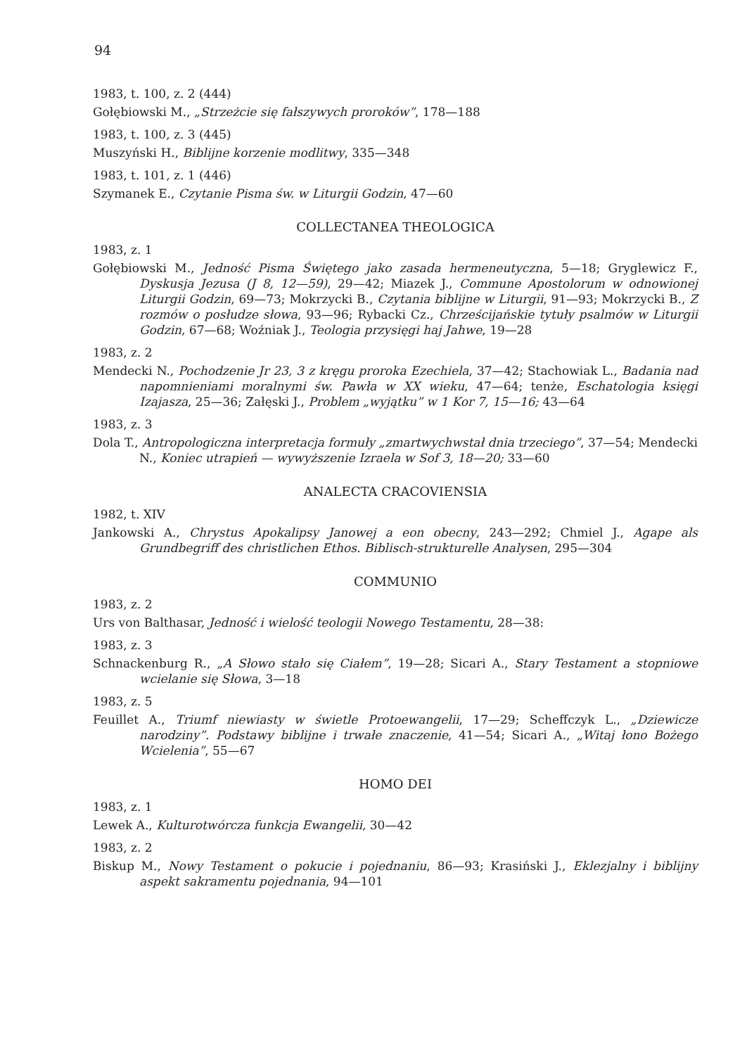94
1983, t. 100, z. 2 (444)
Gołębiowski M., „Strzeżcie się fałszywych proroków”, 178—188
1983, t. 100, z. 3 (445)
Muszyński H., Biblijne korzenie modlitwy, 335—348
1983, t. 101, z. 1 (446)
Szymanek E., Czytanie Pisma św. w Liturgii Godzin, 47—60
COLLECTANEA THEOLOGICA
1983, z. 1
Gołębiowski M., Jedność Pisma Świętego jako zasada hermeneutyczna, 5—18; Gryglewicz F., Dyskusja Jezusa (J 8, 12—59), 29—42; Miazek J., Commune Apostolorum w odnowionej Liturgii Godzin, 69—73; Mokrzycki B., Czytania biblijne w Liturgii, 91—93; Mokrzycki B., Z rozmów o posłudze słowa, 93—96; Rybacki Cz., Chrześcijańskie tytuły psalmów w Liturgii Godzin, 67—68; Woźniak J., Teologia przysięgi haj Jahwe, 19—28
1983, z. 2
Mendecki N., Pochodzenie Jr 23, 3 z kręgu proroka Ezechiela, 37—42; Stachowiak L., Badania nad napomnieniami moralnymi św. Pawła w XX wieku, 47—64; tenże, Eschatologia księgi Izajasza, 25—36; Załęski J., Problem „wyjątku” w 1 Kor 7, 15—16; 43—64
1983, z. 3
Dola T., Antropologiczna interpretacja formuły „zmartwychwstał dnia trzeciego”, 37—54; Mendecki N., Koniec utrapień — wywyższenie Izraela w Sof 3, 18—20; 33—60
ANALECTA CRACOVIENSIA
1982, t. XIV
Jankowski A., Chrystus Apokalipsy Janowej a eon obecny, 243—292; Chmiel J., Agape als Grundbegriff des christlichen Ethos. Biblisch-strukturelle Analysen, 295—304
COMMUNIO
1983, z. 2
Urs von Balthasar, Jedność i wielość teologii Nowego Testamentu, 28—38:
1983, z. 3
Schnackenburg R., „A Słowo stało się Ciałem”, 19—28; Sicari A., Stary Testament a stopniowe wcielanie się Słowa, 3—18
1983, z. 5
Feuillet A., Triumf niewiasty w świetle Protoewangelii, 17—29; Scheffczyk L., „Dziewicze narodziny”. Podstawy biblijne i trwałe znaczenie, 41—54; Sicari A., „Witaj łono Bożego Wcielenia”, 55—67
HOMO DEI
1983, z. 1
Lewek A., Kulturotwórcza funkcja Ewangelii, 30—42
1983, z. 2
Biskup M., Nowy Testament o pokucie i pojednaniu, 86—93; Krasiński J., Eklezjalny i biblijny aspekt sakramentu pojednania, 94—101